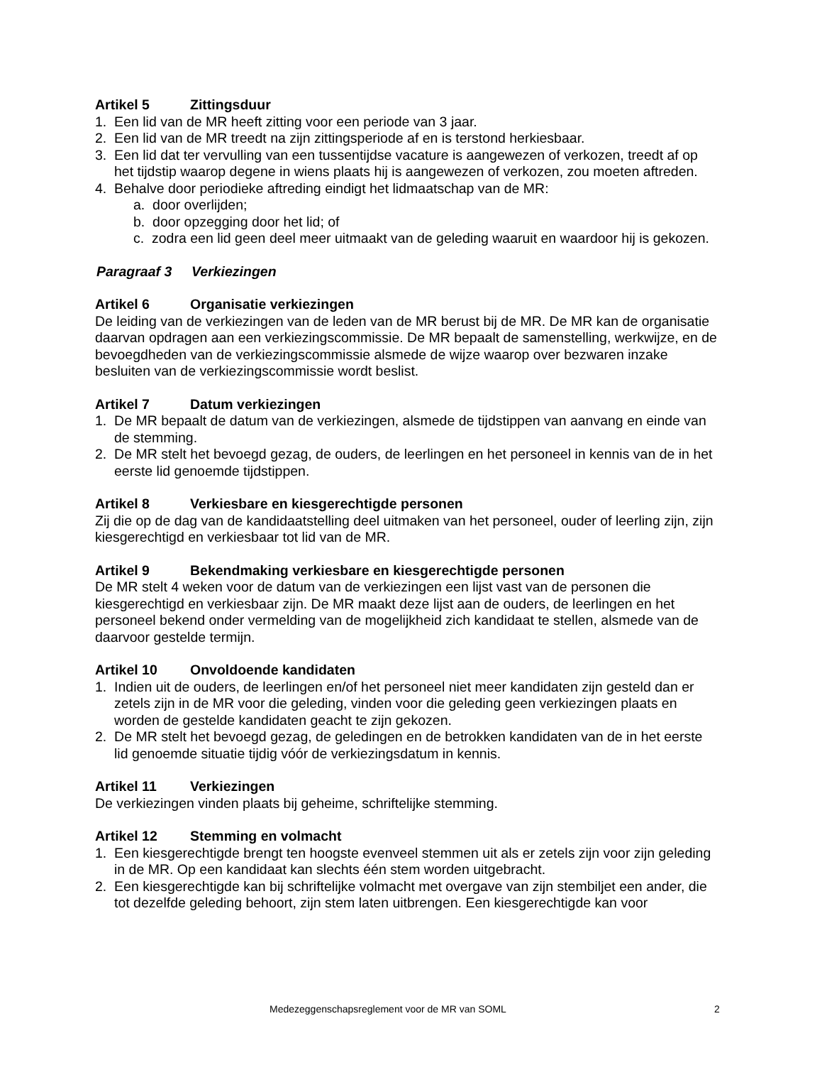Artikel 5 Zittingsduur
1. Een lid van de MR heeft zitting voor een periode van 3 jaar.
2. Een lid van de MR treedt na zijn zittingsperiode af en is terstond herkiesbaar.
3. Een lid dat ter vervulling van een tussentijdse vacature is aangewezen of verkozen, treedt af op het tijdstip waarop degene in wiens plaats hij is aangewezen of verkozen, zou moeten aftreden.
4. Behalve door periodieke aftreding eindigt het lidmaatschap van de MR:
a. door overlijden;
b. door opzegging door het lid; of
c. zodra een lid geen deel meer uitmaakt van de geleding waaruit en waardoor hij is gekozen.
Paragraaf 3 Verkiezingen
Artikel 6 Organisatie verkiezingen
De leiding van de verkiezingen van de leden van de MR berust bij de MR. De MR kan de organisatie daarvan opdragen aan een verkiezingscommissie. De MR bepaalt de samenstelling, werkwijze, en de bevoegdheden van de verkiezingscommissie alsmede de wijze waarop over bezwaren inzake besluiten van de verkiezingscommissie wordt beslist.
Artikel 7 Datum verkiezingen
1. De MR bepaalt de datum van de verkiezingen, alsmede de tijdstippen van aanvang en einde van de stemming.
2. De MR stelt het bevoegd gezag, de ouders, de leerlingen en het personeel in kennis van de in het eerste lid genoemde tijdstippen.
Artikel 8 Verkiesbare en kiesgerechtigde personen
Zij die op de dag van de kandidaatstelling deel uitmaken van het personeel, ouder of leerling zijn, zijn kiesgerechtigd en verkiesbaar tot lid van de MR.
Artikel 9 Bekendmaking verkiesbare en kiesgerechtigde personen
De MR stelt 4 weken voor de datum van de verkiezingen een lijst vast van de personen die kiesgerechtigd en verkiesbaar zijn. De MR maakt deze lijst aan de ouders, de leerlingen en het personeel bekend onder vermelding van de mogelijkheid zich kandidaat te stellen, alsmede van de daarvoor gestelde termijn.
Artikel 10 Onvoldoende kandidaten
1. Indien uit de ouders, de leerlingen en/of het personeel niet meer kandidaten zijn gesteld dan er zetels zijn in de MR voor die geleding, vinden voor die geleding geen verkiezingen plaats en worden de gestelde kandidaten geacht te zijn gekozen.
2. De MR stelt het bevoegd gezag, de geledingen en de betrokken kandidaten van de in het eerste lid genoemde situatie tijdig vóór de verkiezingsdatum in kennis.
Artikel 11 Verkiezingen
De verkiezingen vinden plaats bij geheime, schriftelijke stemming.
Artikel 12 Stemming en volmacht
1. Een kiesgerechtigde brengt ten hoogste evenveel stemmen uit als er zetels zijn voor zijn geleding in de MR. Op een kandidaat kan slechts één stem worden uitgebracht.
2. Een kiesgerechtigde kan bij schriftelijke volmacht met overgave van zijn stembiljet een ander, die tot dezelfde geleding behoort, zijn stem laten uitbrengen. Een kiesgerechtigde kan voor
Medezeggenschapsreglement voor de MR van SOML 2